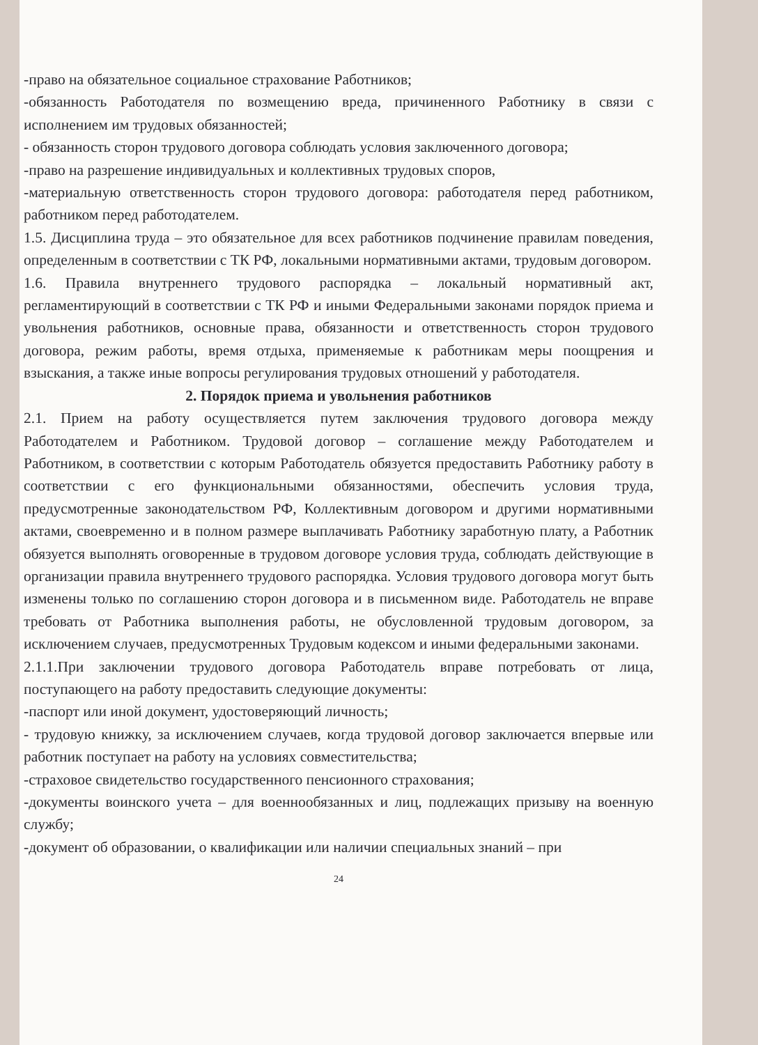-право на обязательное социальное страхование Работников;
-обязанность Работодателя по возмещению вреда, причиненного Работнику в связи с исполнением им трудовых обязанностей;
- обязанность сторон трудового договора соблюдать условия заключенного договора;
-право на разрешение индивидуальных и коллективных трудовых споров,
-материальную ответственность сторон трудового договора: работодателя перед работником, работником перед работодателем.
1.5. Дисциплина труда – это обязательное для всех работников подчинение правилам поведения, определенным в соответствии с ТК РФ, локальными нормативными актами, трудовым договором.
1.6. Правила внутреннего трудового распорядка – локальный нормативный акт, регламентирующий в соответствии с ТК РФ и иными Федеральными законами порядок приема и увольнения работников, основные права, обязанности и ответственность сторон трудового договора, режим работы, время отдыха, применяемые к работникам меры поощрения и взыскания, а также иные вопросы регулирования трудовых отношений у работодателя.
2. Порядок приема и увольнения работников
2.1. Прием на работу осуществляется путем заключения трудового договора между Работодателем и Работником. Трудовой договор – соглашение между Работодателем и Работником, в соответствии с которым Работодатель обязуется предоставить Работнику работу в соответствии с его функциональными обязанностями, обеспечить условия труда, предусмотренные законодательством РФ, Коллективным договором и другими нормативными актами, своевременно и в полном размере выплачивать Работнику заработную плату, а Работник обязуется выполнять оговоренные в трудовом договоре условия труда, соблюдать действующие в организации правила внутреннего трудового распорядка. Условия трудового договора могут быть изменены только по соглашению сторон договора и в письменном виде. Работодатель не вправе требовать от Работника выполнения работы, не обусловленной трудовым договором, за исключением случаев, предусмотренных Трудовым кодексом и иными федеральными законами.
2.1.1.При заключении трудового договора Работодатель вправе потребовать от лица, поступающего на работу предоставить следующие документы:
-паспорт или иной документ, удостоверяющий личность;
- трудовую книжку, за исключением случаев, когда трудовой договор заключается впервые или работник поступает на работу на условиях совместительства;
-страховое свидетельство государственного пенсионного страхования;
-документы воинского учета – для военнообязанных и лиц, подлежащих призыву на военную службу;
-документ об образовании, о квалификации или наличии специальных знаний – при
24